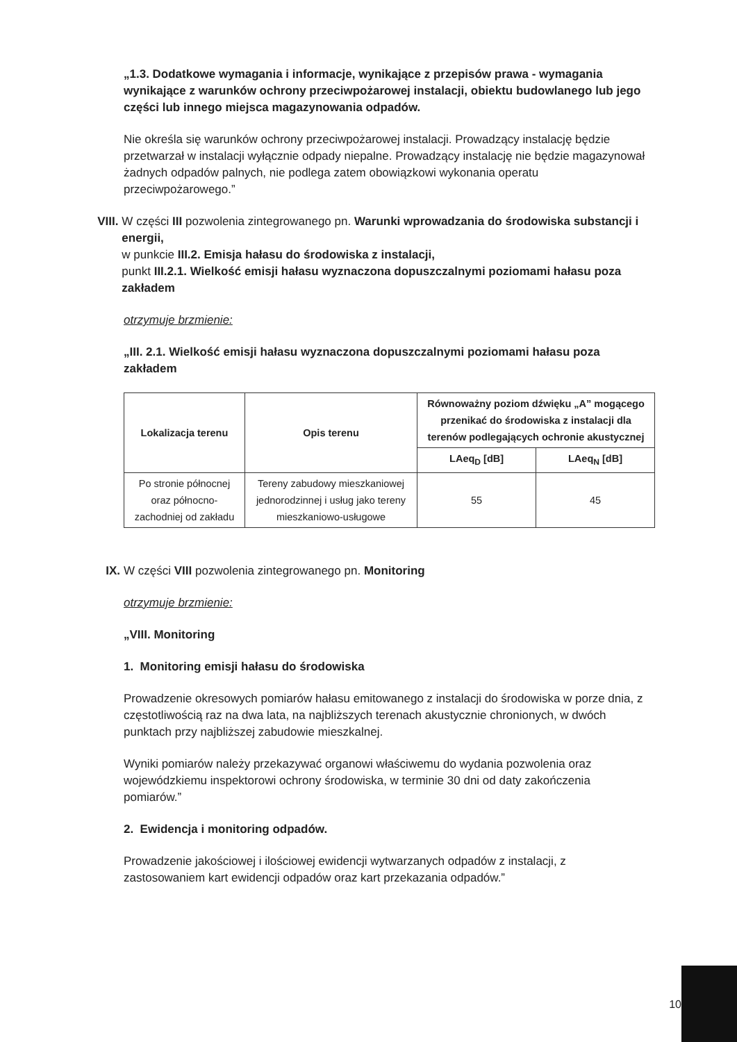„1.3. Dodatkowe wymagania i informacje, wynikające z przepisów prawa - wymagania wynikające z warunków ochrony przeciwpożarowej instalacji, obiektu budowlanego lub jego części lub innego miejsca magazynowania odpadów.
Nie określa się warunków ochrony przeciwpożarowej instalacji. Prowadzący instalację będzie przetwarzał w instalacji wyłącznie odpady niepalne. Prowadzący instalację nie będzie magazynował żadnych odpadów palnych, nie podlega zatem obowiązkowi wykonania operatu przeciwpożarowego.”
VIII.
W części III pozwolenia zintegrowanego pn. Warunki wprowadzania do środowiska substancji i energii,
w punkcie III.2. Emisja hałasu do środowiska z instalacji,
punkt III.2.1. Wielkość emisji hałasu wyznaczona dopuszczalnymi poziomami hałasu poza zakładem
otrzymuje brzmienie:
„III. 2.1. Wielkość emisji hałasu wyznaczona dopuszczalnymi poziomami hałasu poza zakładem
| Lokalizacja terenu | Opis terenu | Równoważny poziom dźwięku „A” mogącego przenikać do środowiska z instalacji dla terenów podlegających ochronie akustycznej | |
| --- | --- | --- | --- |
| | | LAeq<sub>D</sub> [dB] | LAeq<sub>N</sub> [dB] |
| Po stronie północnej oraz północno-zachodniej od zakładu | Tereny zabudowy mieszkaniowej jednorodzinnej i usług jako tereny mieszkaniowo-usługowe | 55 | 45 |
IX. W części VIII pozwolenia zintegrowanego pn. Monitoring
otrzymuje brzmienie:
„VIII. Monitoring
1. Monitoring emisji hałasu do środowiska
Prowadzenie okresowych pomiarów hałasu emitowanego z instalacji do środowiska w porze dnia, z częstotliwością raz na dwa lata, na najbliższych terenach akustycznie chronionych, w dwóch punktach przy najbliższej zabudowie mieszkalnej.
Wyniki pomiarów należy przekazywać organowi właściwemu do wydania pozwolenia oraz wojewódzkiemu inspektorowi ochrony środowiska, w terminie 30 dni od daty zakończenia pomiarów.”
2. Ewidencja i monitoring odpadów.
Prowadzenie jakościowej i ilościowej ewidencji wytwarzanych odpadów z instalacji, z zastosowaniem kart ewidencji odpadów oraz kart przekazania odpadów.”
10